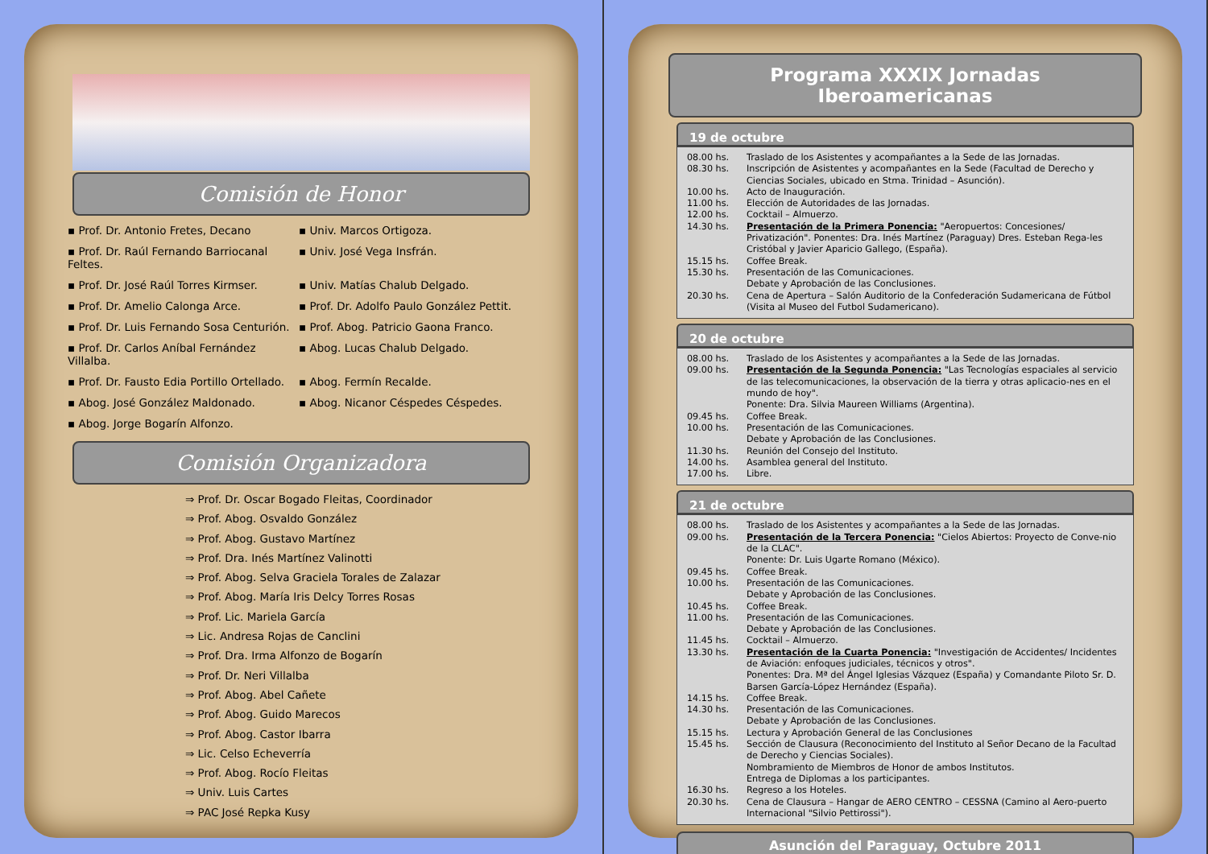Comisión de Honor
▪ Prof. Dr. Antonio Fretes, Decano
▪ Univ. Marcos Ortigoza.
▪ Prof. Dr. Raúl Fernando Barriocanal Feltes.
▪ Univ. José Vega Insfrán.
▪ Prof. Dr. José Raúl Torres Kirmser.
▪ Univ. Matías Chalub Delgado.
▪ Prof. Dr. Amelio Calonga Arce.
▪ Prof. Dr. Adolfo Paulo González Pettit.
▪ Prof. Dr. Luis Fernando Sosa Centurión.
▪ Prof. Abog. Patricio Gaona Franco.
▪ Prof. Dr. Carlos Aníbal Fernández Villalba.
▪ Abog. Lucas Chalub Delgado.
▪ Prof. Dr. Fausto Edia Portillo Ortellado.
▪ Abog. Fermín Recalde.
▪ Abog. José González Maldonado.
▪ Abog. Nicanor Céspedes Céspedes.
▪ Abog. Jorge Bogarín Alfonzo.
Comisión Organizadora
⇒ Prof. Dr. Oscar Bogado Fleitas, Coordinador
⇒ Prof. Abog. Osvaldo González
⇒ Prof. Abog. Gustavo Martínez
⇒ Prof. Dra. Inés Martínez Valinotti
⇒ Prof. Abog. Selva Graciela Torales de Zalazar
⇒ Prof. Abog. María Iris Delcy Torres Rosas
⇒ Prof. Lic. Mariela García
⇒ Lic. Andresa Rojas de Canclini
⇒ Prof. Dra. Irma Alfonzo de Bogarín
⇒ Prof. Dr. Neri Villalba
⇒ Prof. Abog. Abel Cañete
⇒ Prof. Abog. Guido Marecos
⇒ Prof. Abog. Castor Ibarra
⇒ Lic. Celso Echeverría
⇒ Prof. Abog. Rocío Fleitas
⇒ Univ. Luis Cartes
⇒ PAC José Repka Kusy
Programa XXXIX Jornadas Iberoamericanas
19 de octubre
08.00 hs. Traslado de los Asistentes y acompañantes a la Sede de las Jornadas.
08.30 hs. Inscripción de Asistentes y acompañantes en la Sede (Facultad de Derecho y Ciencias Sociales, ubicado en Stma. Trinidad – Asunción).
10.00 hs. Acto de Inauguración.
11.00 hs. Elección de Autoridades de las Jornadas.
12.00 hs. Cocktail – Almuerzo.
14.30 hs. Presentación de la Primera Ponencia: "Aeropuertos: Concesiones/ Privatización". Ponentes: Dra. Inés Martínez (Paraguay) Dres. Esteban Rega-les Cristóbal y Javier Aparicio Gallego, (España).
15.15 hs. Coffee Break.
15.30 hs. Presentación de las Comunicaciones.
Debate y Aprobación de las Conclusiones.
20.30 hs. Cena de Apertura – Salón Auditorio de la Confederación Sudamericana de Fútbol (Visita al Museo del Futbol Sudamericano).
20 de octubre
08.00 hs. Traslado de los Asistentes y acompañantes a la Sede de las Jornadas.
09.00 hs. Presentación de la Segunda Ponencia: "Las Tecnologías espaciales al servicio de las telecomunicaciones, la observación de la tierra y otras aplicacio-nes en el mundo de hoy".
Ponente: Dra. Silvia Maureen Williams (Argentina).
09.45 hs. Coffee Break.
10.00 hs. Presentación de las Comunicaciones.
Debate y Aprobación de las Conclusiones.
11.30 hs. Reunión del Consejo del Instituto.
14.00 hs. Asamblea general del Instituto.
17.00 hs. Libre.
21 de octubre
08.00 hs. Traslado de los Asistentes y acompañantes a la Sede de las Jornadas.
09.00 hs. Presentación de la Tercera Ponencia: "Cielos Abiertos: Proyecto de Conve-nio de la CLAC".
Ponente: Dr. Luis Ugarte Romano (México).
09.45 hs. Coffee Break.
10.00 hs. Presentación de las Comunicaciones.
Debate y Aprobación de las Conclusiones.
10.45 hs. Coffee Break.
11.00 hs. Presentación de las Comunicaciones.
Debate y Aprobación de las Conclusiones.
11.45 hs. Cocktail – Almuerzo.
13.30 hs. Presentación de la Cuarta Ponencia: "Investigación de Accidentes/ Incidentes de Aviación: enfoques judiciales, técnicos y otros".
Ponentes: Dra. Mª del Ángel Iglesias Vázquez (España) y Comandante Piloto Sr. D. Barsen García-López Hernández (España).
14.15 hs. Coffee Break.
14.30 hs. Presentación de las Comunicaciones.
Debate y Aprobación de las Conclusiones.
15.15 hs. Lectura y Aprobación General de las Conclusiones
15.45 hs. Sección de Clausura (Reconocimiento del Instituto al Señor Decano de la Facultad de Derecho y Ciencias Sociales).
Nombramiento de Miembros de Honor de ambos Institutos.
Entrega de Diplomas a los participantes.
16.30 hs. Regreso a los Hoteles.
20.30 hs. Cena de Clausura – Hangar de AERO CENTRO – CESSNA (Camino al Aero-puerto Internacional "Silvio Pettirossi").
Asunción del Paraguay, Octubre 2011